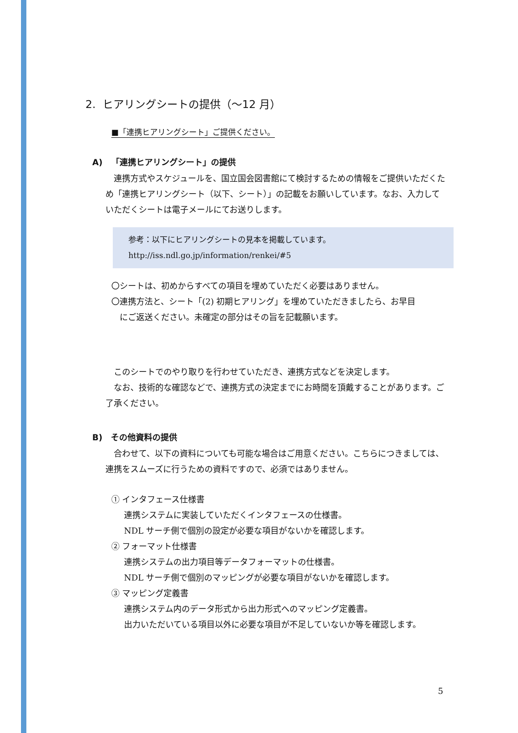2. ヒアリングシートの提供（～12 月）
■「連携ヒアリングシート」ご提供ください。
A) 「連携ヒアリングシート」の提供
　連携方式やスケジュールを、国立国会図書館にて検討するための情報をご提供いただくため「連携ヒアリングシート（以下、シート）」の記載をお願いしています。なお、入力していただくシートは電子メールにてお送りします。
参考：以下にヒアリングシートの見本を掲載しています。
http://iss.ndl.go.jp/information/renkei/#5
〇シートは、初めからすべての項目を埋めていただく必要はありません。
〇連携方法と、シート「(2) 初期ヒアリング」を埋めていただきましたら、お早目
　にご返送ください。未確定の部分はその旨を記載願います。
　このシートでのやり取りを行わせていただき、連携方式などを決定します。
　なお、技術的な確認などで、連携方式の決定までにお時間を頂戴することがあります。ご了承ください。
B) その他資料の提供
　合わせて、以下の資料についても可能な場合はご用意ください。こちらにつきましては、連携をスムーズに行うための資料ですので、必須ではありません。
① インタフェース仕様書
連携システムに実装していただくインタフェースの仕様書。
NDL サーチ側で個別の設定が必要な項目がないかを確認します。
② フォーマット仕様書
連携システムの出力項目等データフォーマットの仕様書。
NDL サーチ側で個別のマッピングが必要な項目がないかを確認します。
③ マッピング定義書
連携システム内のデータ形式から出力形式へのマッピング定義書。
出力いただいている項目以外に必要な項目が不足していないか等を確認します。
5